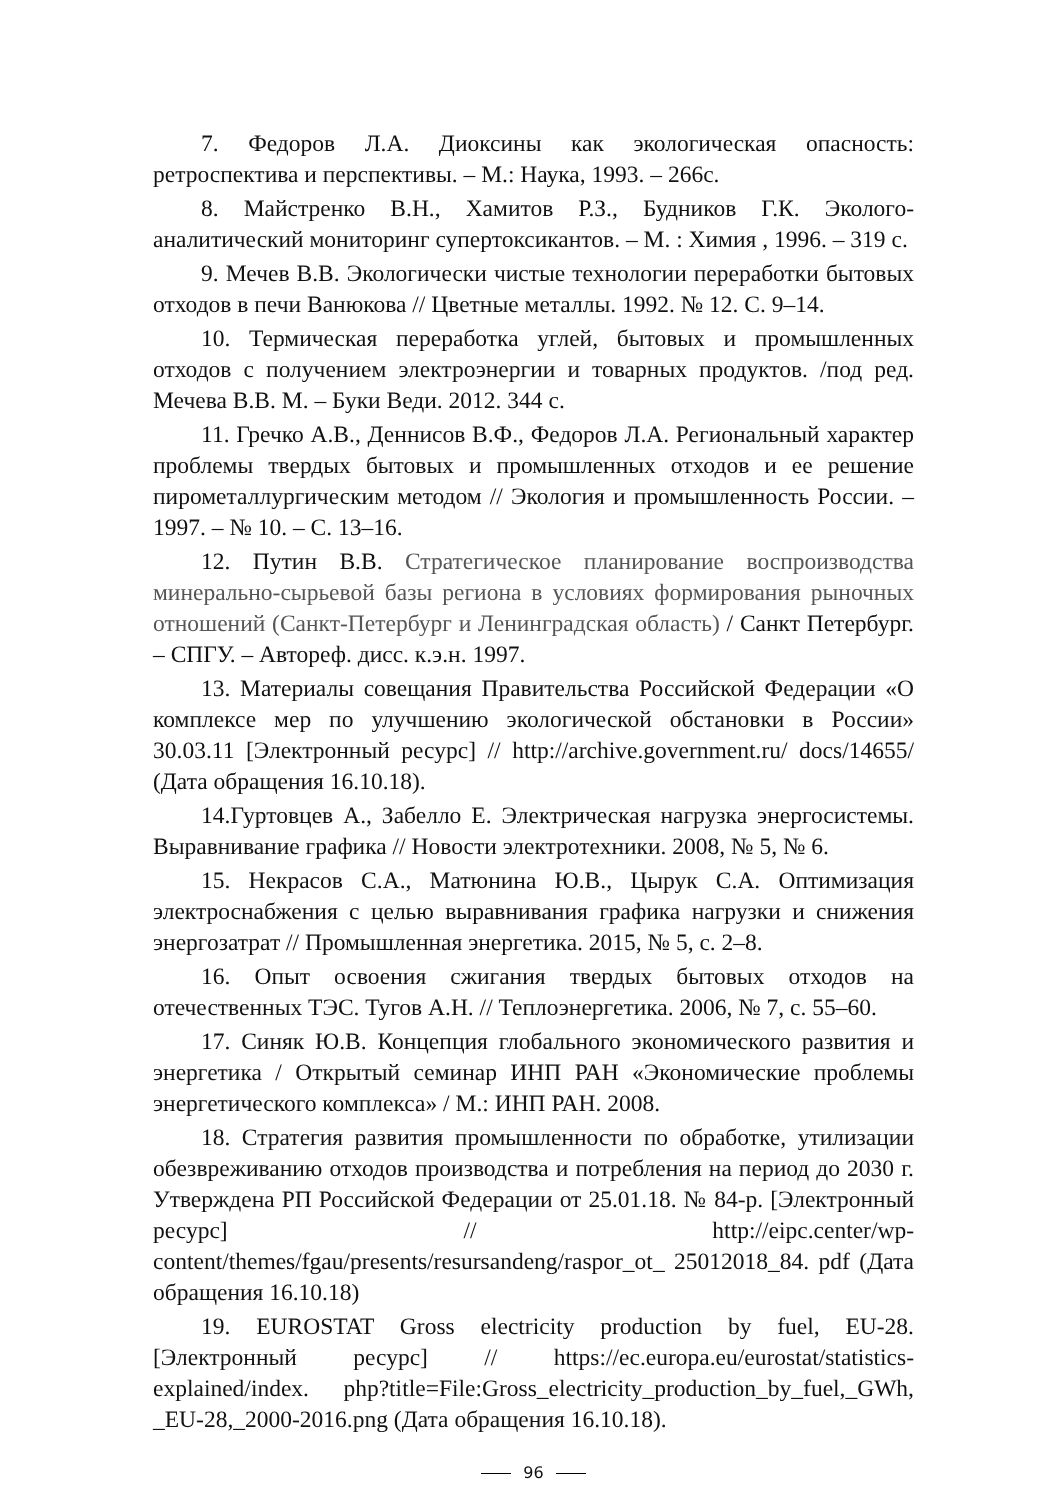7. Федоров Л.А. Диоксины как экологическая опасность: ретроспектива и перспективы. – М.: Наука, 1993. – 266с.
8. Майстренко В.Н., Хамитов Р.З., Будников Г.К. Эколого-аналитический мониторинг супертоксикантов. – М. : Химия , 1996. – 319 с.
9. Мечев В.В. Экологически чистые технологии переработки бытовых отходов в печи Ванюкова // Цветные металлы. 1992. № 12. С. 9–14.
10. Термическая переработка углей, бытовых и промышленных отходов с получением электроэнергии и товарных продуктов. /под ред. Мечева В.В. М. – Буки Веди. 2012. 344 с.
11. Гречко А.В., Деннисов В.Ф., Федоров Л.А. Региональный характер проблемы твердых бытовых и промышленных отходов и ее решение пирометаллургическим методом // Экология и промышленность России. – 1997. – № 10. – С. 13–16.
12. Путин В.В. Стратегическое планирование воспроизводства минерально-сырьевой базы региона в условиях формирования рыночных отношений (Санкт-Петербург и Ленинградская область) / Санкт Петербург. – СПГУ. – Автореф. дисс. к.э.н. 1997.
13. Материалы совещания Правительства Российской Федерации «О комплексе мер по улучшению экологической обстановки в России» 30.03.11 [Электронный ресурс] // http://archive.government.ru/ docs/14655/ (Дата обращения 16.10.18).
14.Гуртовцев А., Забелло Е. Электрическая нагрузка энергосистемы. Выравнивание графика // Новости электротехники. 2008, № 5, № 6.
15. Некрасов С.А., Матюнина Ю.В., Цырук С.А. Оптимизация электроснабжения с целью выравнивания графика нагрузки и снижения энергозатрат // Промышленная энергетика. 2015, № 5, с. 2–8.
16. Опыт освоения сжигания твердых бытовых отходов на отечественных ТЭС. Тугов А.Н. // Теплоэнергетика. 2006, № 7, с. 55–60.
17. Синяк Ю.В. Концепция глобального экономического развития и энергетика / Открытый семинар ИНП РАН «Экономические проблемы энергетического комплекса» / М.: ИНП РАН. 2008.
18. Стратегия развития промышленности по обработке, утилизации обезвреживанию отходов производства и потребления на период до 2030 г. Утверждена РП Российской Федерации от 25.01.18. № 84-р. [Электронный ресурс] // http://eipc.center/wp-content/themes/fgau/presents/resursandeng/raspor_ot_ 25012018_84. pdf (Дата обращения 16.10.18)
19. EUROSTAT Gross electricity production by fuel, EU-28. [Электронный ресурс] // https://ec.europa.eu/eurostat/statistics-explained/index. php?title=File:Gross_electricity_production_by_fuel,_GWh, _EU-28,_2000-2016.png (Дата обращения 16.10.18).
96